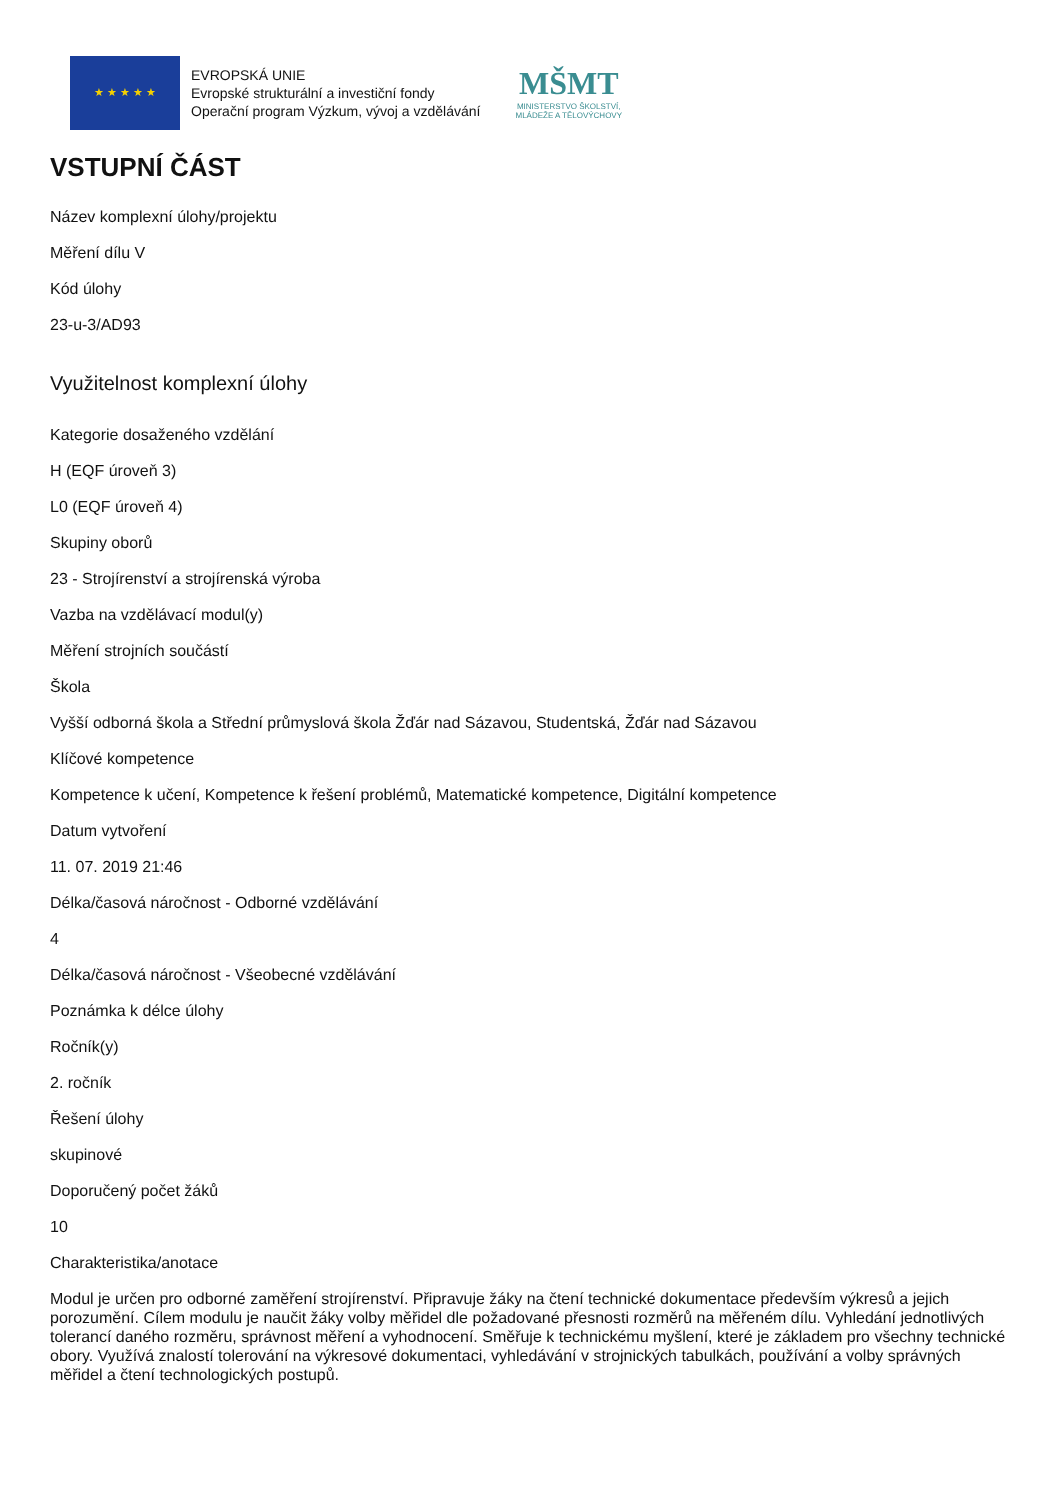★ ★ ★ ★ ★
EVROPSKÁ UNIE
Evropské strukturální a investiční fondy
Operační program Výzkum, vývoj a vzdělávání
MŠMT
MINISTERSTVO ŠKOLSTVÍ,
MLÁDEŽE A TĚLOVÝCHOVY
VSTUPNÍ ČÁST
Název komplexní úlohy/projektu
Měření dílu V
Kód úlohy
23-u-3/AD93
Využitelnost komplexní úlohy
Kategorie dosaženého vzdělání
H (EQF úroveň 3)
L0 (EQF úroveň 4)
Skupiny oborů
23 - Strojírenství a strojírenská výroba
Vazba na vzdělávací modul(y)
Měření strojních součástí
Škola
Vyšší odborná škola a Střední průmyslová škola Žďár nad Sázavou, Studentská, Žďár nad Sázavou
Klíčové kompetence
Kompetence k učení, Kompetence k řešení problémů, Matematické kompetence, Digitální kompetence
Datum vytvoření
11. 07. 2019 21:46
Délka/časová náročnost - Odborné vzdělávání
4
Délka/časová náročnost - Všeobecné vzdělávání
Poznámka k délce úlohy
Ročník(y)
2. ročník
Řešení úlohy
skupinové
Doporučený počet žáků
10
Charakteristika/anotace
Modul je určen pro odborné zaměření strojírenství. Připravuje žáky na čtení technické dokumentace především výkresů a jejich porozumění. Cílem modulu je naučit žáky volby měřidel dle požadované přesnosti rozměrů na měřeném dílu. Vyhledání jednotlivých tolerancí daného rozměru, správnost měření a vyhodnocení. Směřuje k technickému myšlení, které je základem pro všechny technické obory. Využívá znalostí tolerování na výkresové dokumentaci, vyhledávání v strojnických tabulkách, používání a volby správných měřidel a čtení technologických postupů.